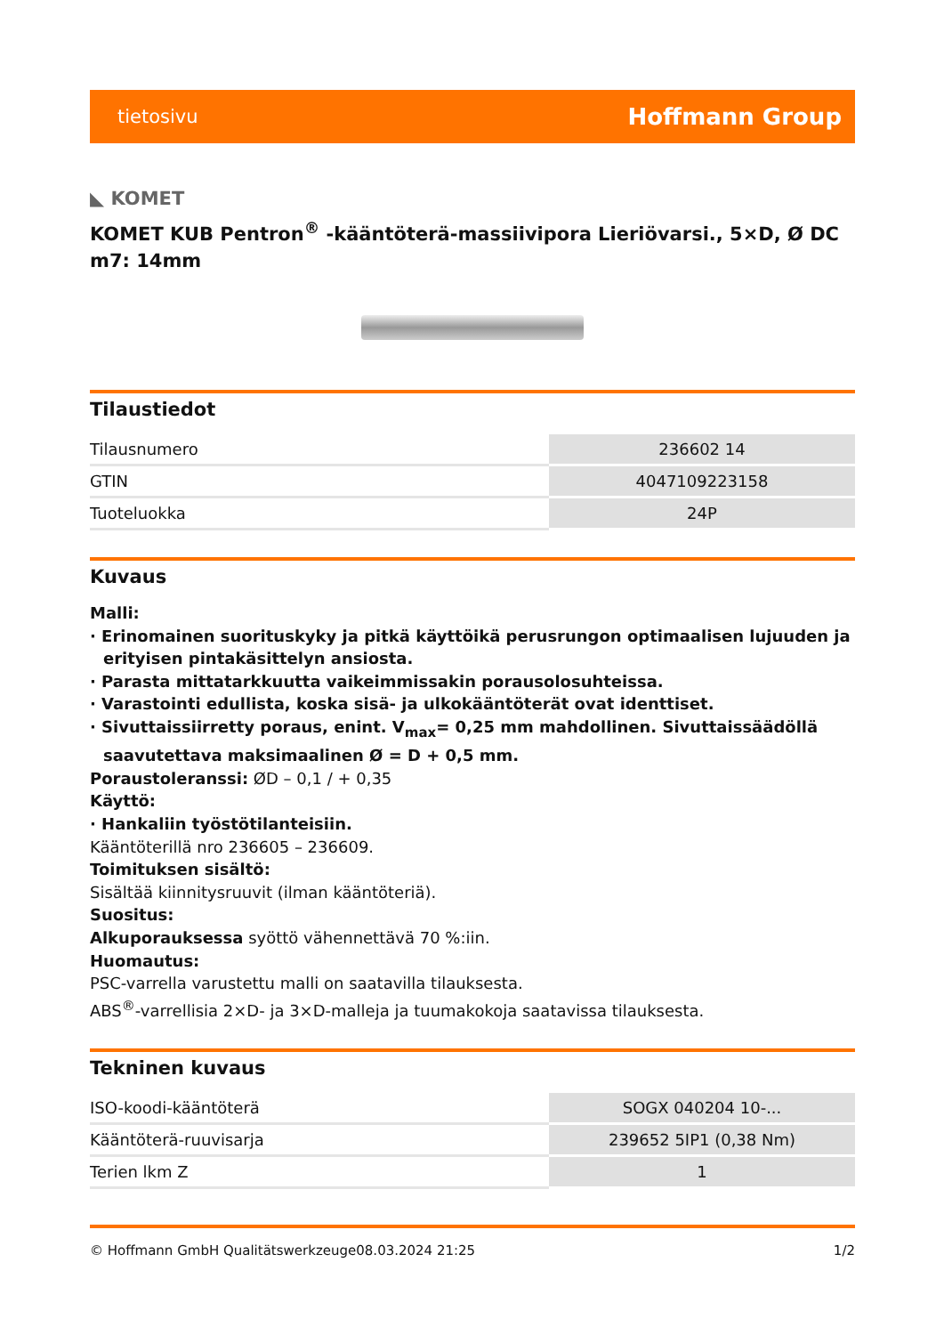tietosivu Hoffmann Group
◣ KOMET
KOMET KUB Pentron<sup>®</sup> -kääntöterä-massiivipora Lieriövarsi., 5×D, Ø DC m7: 14mm
Tilaustiedot
| Tilausnumero | 236602 14 |
| GTIN | 4047109223158 |
| Tuoteluokka | 24P |
Kuvaus
Malli:
· Erinomainen suorituskyky ja pitkä käyttöikä perusrungon optimaalisen lujuuden ja erityisen pintakäsittelyn ansiosta.
· Parasta mittatarkkuutta vaikeimmissakin porausolosuhteissa.
· Varastointi edullista, koska sisä- ja ulkokääntöterät ovat identtiset.
· Sivuttaissiirretty poraus, enint. V<sub>max</sub>= 0,25 mm mahdollinen. Sivuttaissäädöllä saavutettava maksimaalinen Ø = D + 0,5 mm.
Poraustoleranssi: ØD – 0,1 / + 0,35
Käyttö:
· Hankaliin työstötilanteisiin.
Kääntöterillä nro 236605 – 236609.
Toimituksen sisältö:
Sisältää kiinnitysruuvit (ilman kääntöteriä).
Suositus:
Alkuporauksessa syöttö vähennettävä 70 %:iin.
Huomautus:
PSC-varrella varustettu malli on saatavilla tilauksesta.
ABS<sup>®</sup>-varrellisia 2×D- ja 3×D-malleja ja tuumakokoja saatavissa tilauksesta.
Tekninen kuvaus
| ISO-koodi-kääntöterä | SOGX 040204 10-... |
| Kääntöterä-ruuvisarja | 239652 5IP1 (0,38 Nm) |
| Terien lkm Z | 1 |
© Hoffmann GmbH Qualitätswerkzeuge 08.03.2024 21:25 1/2